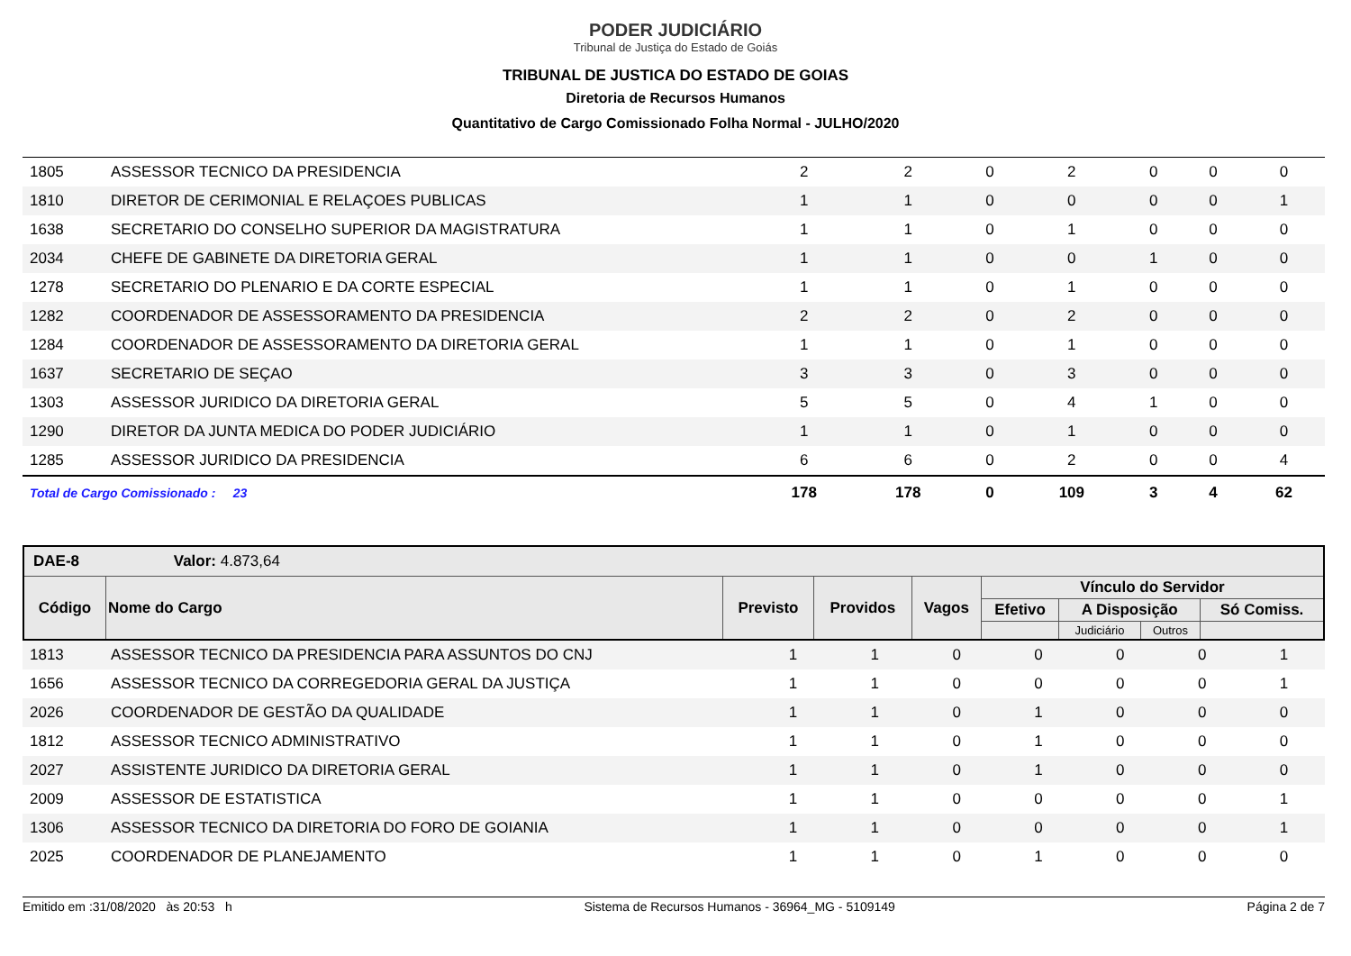PODER JUDICIÁRIO
Tribunal de Justiça do Estado de Goiás
TRIBUNAL DE JUSTICA DO ESTADO DE GOIAS
Diretoria de Recursos Humanos
Quantitativo de Cargo Comissionado Folha Normal - JULHO/2020
| 1805 | ASSESSOR TECNICO DA PRESIDENCIA | 2 | 2 | 0 | 2 | 0 | 0 | 0 |
| 1810 | DIRETOR DE CERIMONIAL E RELAÇOES PUBLICAS | 1 | 1 | 0 | 0 | 0 | 0 | 1 |
| 1638 | SECRETARIO DO CONSELHO SUPERIOR DA MAGISTRATURA | 1 | 1 | 0 | 1 | 0 | 0 | 0 |
| 2034 | CHEFE DE GABINETE DA DIRETORIA GERAL | 1 | 1 | 0 | 0 | 1 | 0 | 0 |
| 1278 | SECRETARIO DO PLENARIO E DA CORTE ESPECIAL | 1 | 1 | 0 | 1 | 0 | 0 | 0 |
| 1282 | COORDENADOR DE ASSESSORAMENTO DA PRESIDENCIA | 2 | 2 | 0 | 2 | 0 | 0 | 0 |
| 1284 | COORDENADOR DE ASSESSORAMENTO DA DIRETORIA GERAL | 1 | 1 | 0 | 1 | 0 | 0 | 0 |
| 1637 | SECRETARIO DE SEÇAO | 3 | 3 | 0 | 3 | 0 | 0 | 0 |
| 1303 | ASSESSOR JURIDICO DA DIRETORIA GERAL | 5 | 5 | 0 | 4 | 1 | 0 | 0 |
| 1290 | DIRETOR DA JUNTA MEDICA DO PODER JUDICIÁRIO | 1 | 1 | 0 | 1 | 0 | 0 | 0 |
| 1285 | ASSESSOR JURIDICO DA PRESIDENCIA | 6 | 6 | 0 | 2 | 0 | 0 | 4 |
| Total de Cargo Comissionado : 23 | | 178 | 178 | 0 | 109 | 3 | 4 | 62 |
| DAE-8 Valor: 4.873,64 | | | | | | | | |
| --- | --- | --- | --- | --- | --- | --- | --- | --- |
| Código | Nome do Cargo | Previsto | Providos | Vagos | Vínculo do Servidor | | | |
| | | | | | Efetivo | A Disposição | | Só Comiss. |
| | | | | | | Judiciário | Outros | |
| 1813 | ASSESSOR TECNICO DA PRESIDENCIA PARA ASSUNTOS DO CNJ | 1 | 1 | 0 | 0 | 0 | 0 | 1 |
| 1656 | ASSESSOR TECNICO DA CORREGEDORIA GERAL DA JUSTIÇA | 1 | 1 | 0 | 0 | 0 | 0 | 1 |
| 2026 | COORDENADOR DE GESTÃO DA QUALIDADE | 1 | 1 | 0 | 1 | 0 | 0 | 0 |
| 1812 | ASSESSOR TECNICO ADMINISTRATIVO | 1 | 1 | 0 | 1 | 0 | 0 | 0 |
| 2027 | ASSISTENTE JURIDICO DA DIRETORIA GERAL | 1 | 1 | 0 | 1 | 0 | 0 | 0 |
| 2009 | ASSESSOR DE ESTATISTICA | 1 | 1 | 0 | 0 | 0 | 0 | 1 |
| 1306 | ASSESSOR TECNICO DA DIRETORIA DO FORO DE GOIANIA | 1 | 1 | 0 | 0 | 0 | 0 | 1 |
| 2025 | COORDENADOR DE PLANEJAMENTO | 1 | 1 | 0 | 1 | 0 | 0 | 0 |
Emitido em :31/08/2020 às 20:53 h Sistema de Recursos Humanos - 36964_MG - 5109149 Página 2 de 7